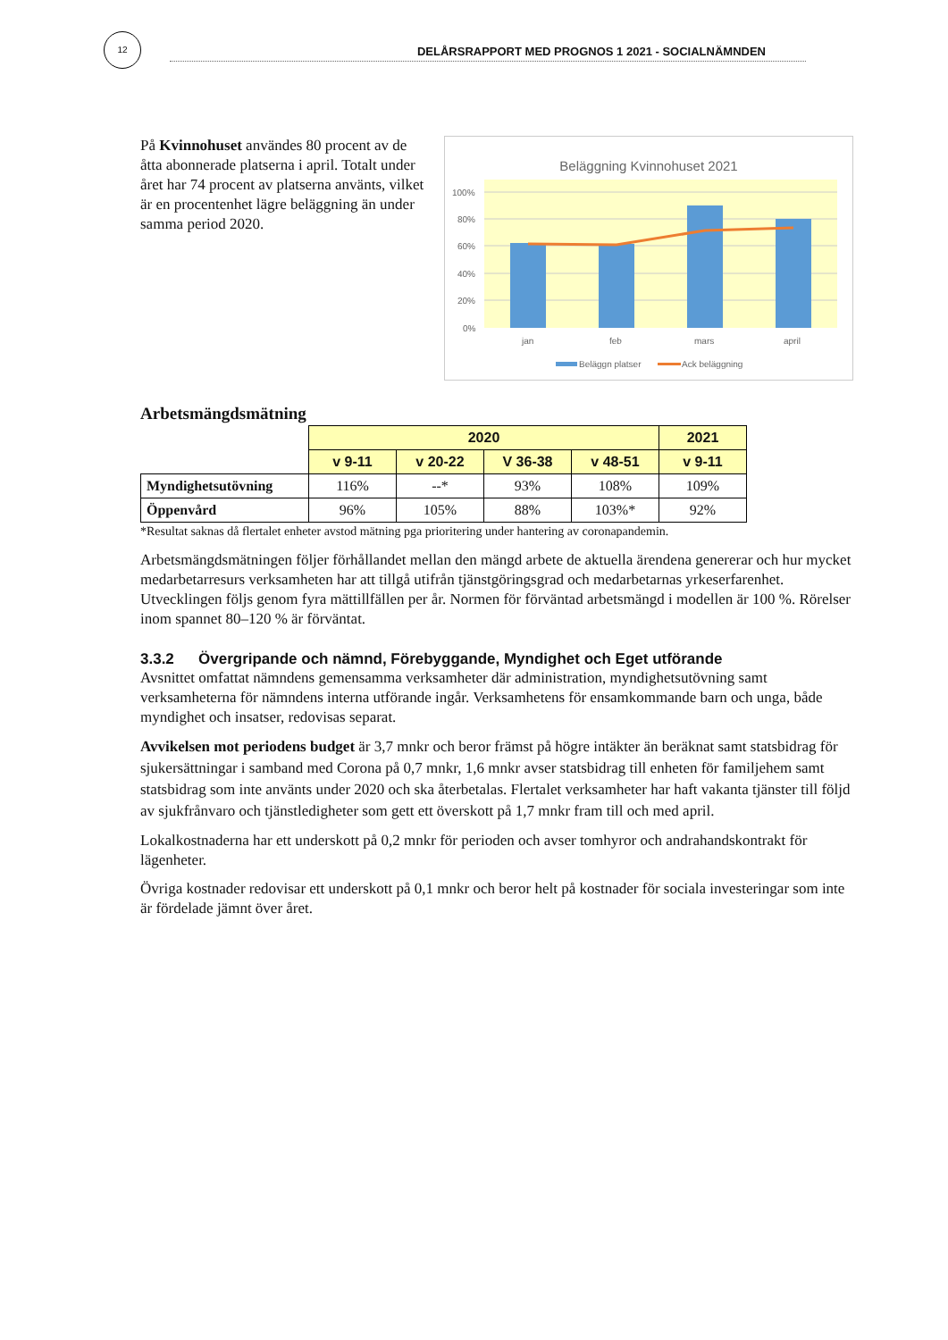12
DELÅRSRAPPORT MED PROGNOS 1 2021 - SOCIALNÄMNDEN
På Kvinnohuset användes 80 procent av de åtta abonnerade platserna i april. Totalt under året har 74 procent av platserna använts, vilket är en procentenhet lägre beläggning än under samma period 2020.
Beläggning Kvinnohuset 2021
100%
80%
60%
40%
20%
0%
jan
feb
mars
april
Beläggn platser
Ack beläggning
Arbetsmängdsmätning
| | 2020 | | | | 2021 |
| | v 9-11 | v 20-22 | V 36-38 | v 48-51 | v 9-11 |
| Myndighetsutövning | 116% | --* | 93% | 108% | 109% |
| Öppenvård | 96% | 105% | 88% | 103%* | 92% |
*Resultat saknas då flertalet enheter avstod mätning pga prioritering under hantering av coronapandemin.
Arbetsmängdsmätningen följer förhållandet mellan den mängd arbete de aktuella ärendena genererar och hur mycket medarbetarresurs verksamheten har att tillgå utifrån tjänstgöringsgrad och medarbetarnas yrkeserfarenhet. Utvecklingen följs genom fyra mättillfällen per år. Normen för förväntad arbetsmängd i modellen är 100 %. Rörelser inom spannet 80–120 % är förväntat.
3.3.2 Övergripande och nämnd, Förebyggande, Myndighet och Eget utförande
Avsnittet omfattat nämndens gemensamma verksamheter där administration, myndighetsutövning samt verksamheterna för nämndens interna utförande ingår. Verksamhetens för ensamkommande barn och unga, både myndighet och insatser, redovisas separat.
Avvikelsen mot periodens budget är 3,7 mnkr och beror främst på högre intäkter än beräknat samt statsbidrag för sjukersättningar i samband med Corona på 0,7 mnkr, 1,6 mnkr avser statsbidrag till enheten för familjehem samt statsbidrag som inte använts under 2020 och ska återbetalas. Flertalet verksamheter har haft vakanta tjänster till följd av sjukfrånvaro och tjänstledigheter som gett ett överskott på 1,7 mnkr fram till och med april.
Lokalkostnaderna har ett underskott på 0,2 mnkr för perioden och avser tomhyror och andrahandskontrakt för lägenheter.
Övriga kostnader redovisar ett underskott på 0,1 mnkr och beror helt på kostnader för sociala investeringar som inte är fördelade jämnt över året.